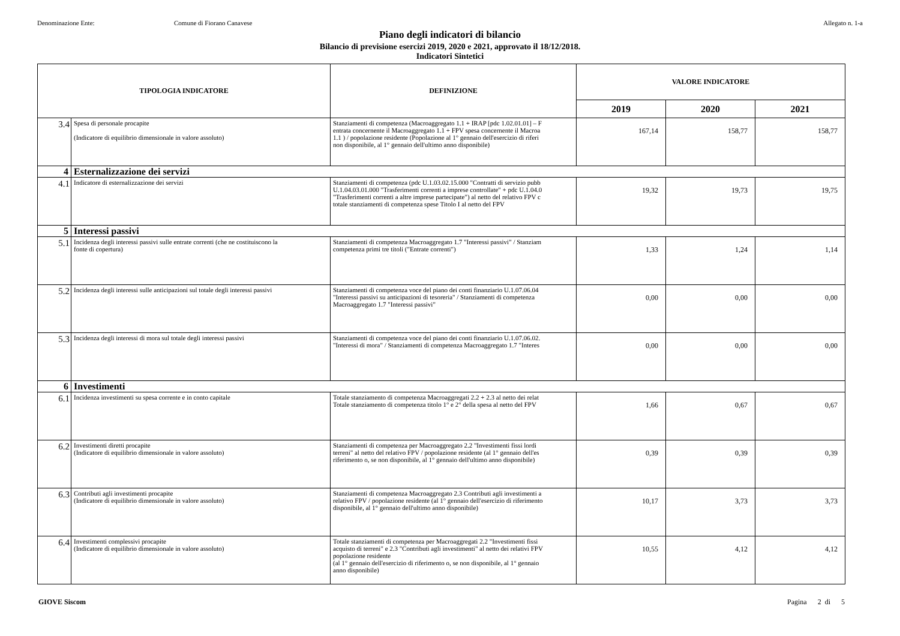Denominazione Ente: Comune di Fiorano Canavese Allegato n. 1-a
Piano degli indicatori di bilancio
Bilancio di previsione esercizi 2019, 2020 e 2021, approvato il 18/12/2018.
Indicatori Sintetici
| TIPOLOGIA INDICATORE | | DEFINIZIONE | VALORE INDICATORE | | |
| --- | --- | --- | --- | --- | --- |
| | | | 2019 | 2020 | 2021 |
| 3.4 | Spesa di personale procapite (Indicatore di equilibrio dimensionale in valore assoluto) | Stanziamenti di competenza (Macroaggregato 1.1 + IRAP [pdc 1.02.01.01] – F entrata concernente il Macroaggregato 1.1 + FPV spesa concernente il Macroa 1.1 ) / popolazione residente (Popolazione al 1° gennaio dell'esercizio di riferi non disponibile, al 1° gennaio dell'ultimo anno disponibile) | 167,14 | 158,77 | 158,77 |
| 4 | Esternalizzazione dei servizi | | | | |
| 4.1 | Indicatore di esternalizzazione dei servizi | Stanziamenti di competenza (pdc U.1.03.02.15.000 "Contratti di servizio pubb U.1.04.03.01.000 "Trasferimenti correnti a imprese controllate" + pdc U.1.04.0 "Trasferimenti correnti a altre imprese partecipate") al netto del relativo FPV c totale stanziamenti di competenza spese Titolo I al netto del FPV | 19,32 | 19,73 | 19,75 |
| 5 | Interessi passivi | | | | |
| 5.1 | Incidenza degli interessi passivi sulle entrate correnti (che ne costituiscono la fonte di copertura) | Stanziamenti di competenza Macroaggregato 1.7 "Interessi passivi" / Stanziam competenza primi tre titoli ("Entrate correnti") | 1,33 | 1,24 | 1,14 |
| 5.2 | Incidenza degli interessi sulle anticipazioni sul totale degli interessi passivi | Stanziamenti di competenza voce del piano dei conti finanziario U.1.07.06.04 "Interessi passivi su anticipazioni di tesoreria" / Stanziamenti di competenza Macroaggregato 1.7 "Interessi passivi" | 0,00 | 0,00 | 0,00 |
| 5.3 | Incidenza degli interessi di mora sul totale degli interessi passivi | Stanziamenti di competenza voce del piano dei conti finanziario U.1.07.06.02. "Interessi di mora" / Stanziamenti di competenza Macroaggregato 1.7 "Interes | 0,00 | 0,00 | 0,00 |
| 6 | Investimenti | | | | |
| 6.1 | Incidenza investimenti su spesa corrente e in conto capitale | Totale stanziamento di competenza Macroaggregati 2.2 + 2.3 al netto dei relat Totale stanziamento di competenza titolo 1° e 2° della spesa al netto del FPV | 1,66 | 0,67 | 0,67 |
| 6.2 | Investimenti diretti procapite (Indicatore di equilibrio dimensionale in valore assoluto) | Stanziamenti di competenza per Macroaggregato 2.2 "Investimenti fissi lordi terreni" al netto del relativo FPV / popolazione residente (al 1° gennaio dell'es riferimento o, se non disponibile, al 1° gennaio dell'ultimo anno disponibile) | 0,39 | 0,39 | 0,39 |
| 6.3 | Contributi agli investimenti procapite (Indicatore di equilibrio dimensionale in valore assoluto) | Stanziamenti di competenza Macroaggregato 2.3 Contributi agli investimenti a relativo FPV / popolazione residente (al 1° gennaio dell'esercizio di riferimento disponibile, al 1° gennaio dell'ultimo anno disponibile) | 10,17 | 3,73 | 3,73 |
| 6.4 | Investimenti complessivi procapite (Indicatore di equilibrio dimensionale in valore assoluto) | Totale stanziamenti di competenza per Macroaggregati 2.2 "Investimenti fissi acquisto di terreni" e 2.3 "Contributi agli investimenti" al netto dei relativi FPV popolazione residente (al 1° gennaio dell'esercizio di riferimento o, se non disponibile, al 1° gennaio anno disponibile) | 10,55 | 4,12 | 4,12 |
GIOVE Siscom Pagina 2 di 5